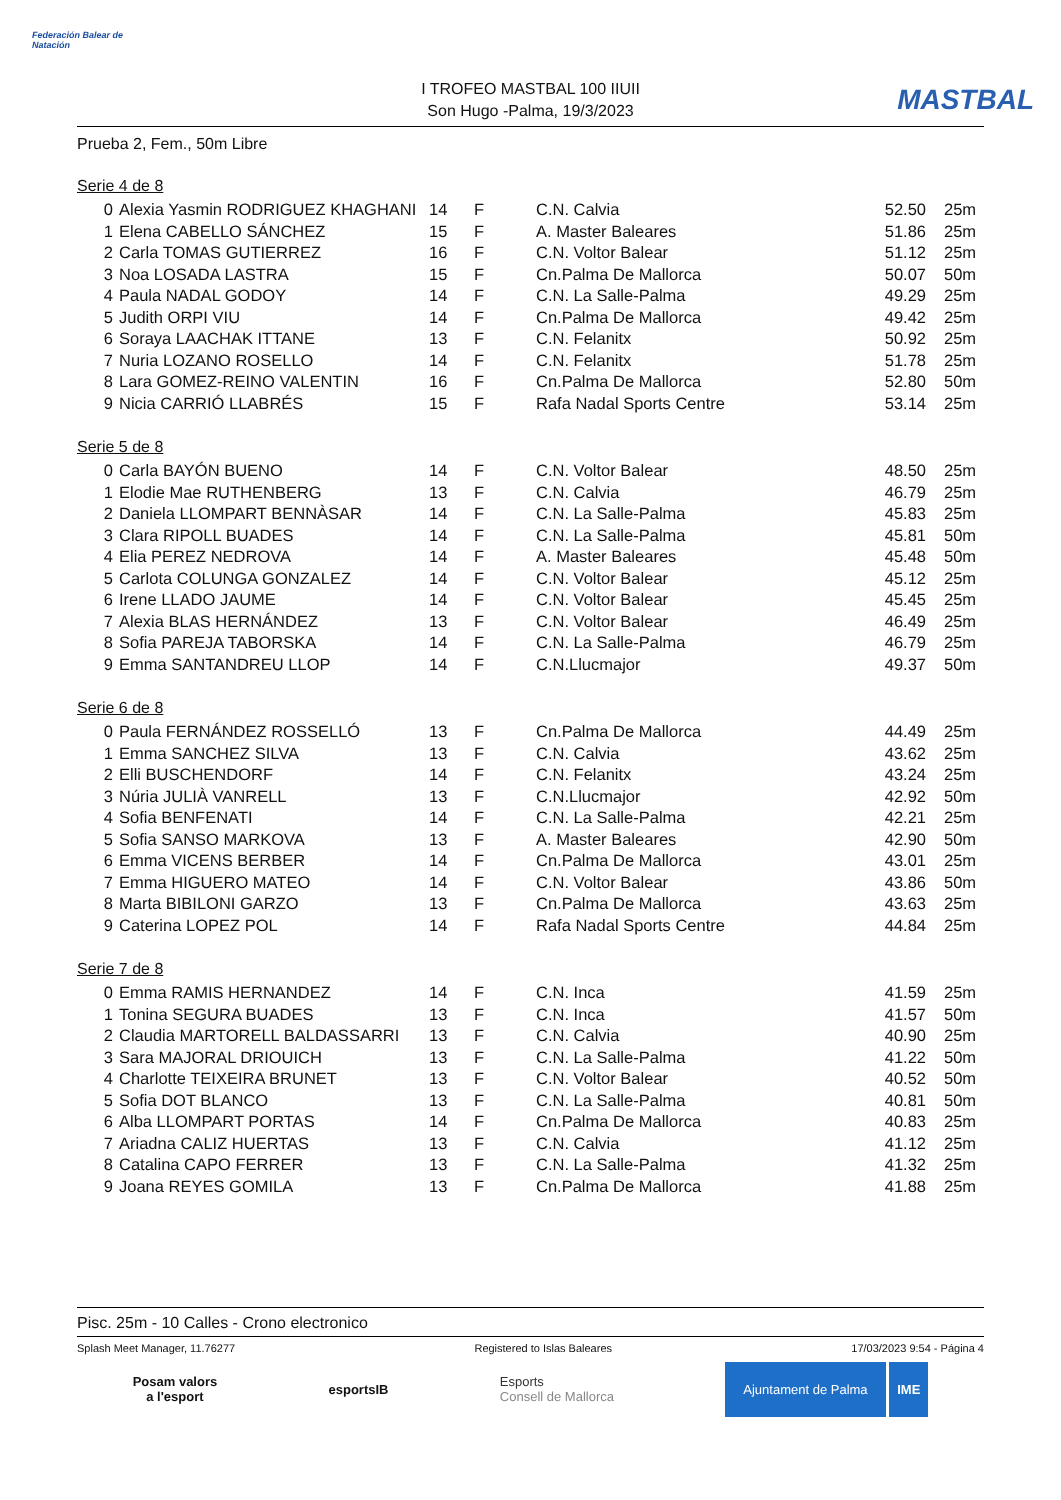Federación Balear de Natación
I TROFEO MASTBAL 100 IIUII
Son Hugo -Palma, 19/3/2023
MASTBAL
Prueba 2, Fem., 50m Libre
Serie 4 de 8
| 0 | Alexia Yasmin RODRIGUEZ KHAGHANI | 14 | F | C.N. Calvia | | 52.50 | 25m |
| 1 | Elena CABELLO SÁNCHEZ | 15 | F | A. Master Baleares | | 51.86 | 25m |
| 2 | Carla TOMAS GUTIERREZ | 16 | F | C.N. Voltor Balear | | 51.12 | 25m |
| 3 | Noa LOSADA LASTRA | 15 | F | Cn.Palma De Mallorca | | 50.07 | 50m |
| 4 | Paula NADAL GODOY | 14 | F | C.N. La Salle-Palma | | 49.29 | 25m |
| 5 | Judith ORPI VIU | 14 | F | Cn.Palma De Mallorca | | 49.42 | 25m |
| 6 | Soraya LAACHAK ITTANE | 13 | F | C.N. Felanitx | | 50.92 | 25m |
| 7 | Nuria LOZANO ROSELLO | 14 | F | C.N. Felanitx | | 51.78 | 25m |
| 8 | Lara GOMEZ-REINO VALENTIN | 16 | F | Cn.Palma De Mallorca | | 52.80 | 50m |
| 9 | Nicia CARRIÓ LLABRÉS | 15 | F | Rafa Nadal Sports Centre | | 53.14 | 25m |
Serie 5 de 8
| 0 | Carla BAYÓN BUENO | 14 | F | C.N. Voltor Balear | | 48.50 | 25m |
| 1 | Elodie Mae RUTHENBERG | 13 | F | C.N. Calvia | | 46.79 | 25m |
| 2 | Daniela LLOMPART BENNÀSAR | 14 | F | C.N. La Salle-Palma | | 45.83 | 25m |
| 3 | Clara RIPOLL BUADES | 14 | F | C.N. La Salle-Palma | | 45.81 | 50m |
| 4 | Elia PEREZ NEDROVA | 14 | F | A. Master Baleares | | 45.48 | 50m |
| 5 | Carlota COLUNGA GONZALEZ | 14 | F | C.N. Voltor Balear | | 45.12 | 25m |
| 6 | Irene LLADO JAUME | 14 | F | C.N. Voltor Balear | | 45.45 | 25m |
| 7 | Alexia BLAS HERNÁNDEZ | 13 | F | C.N. Voltor Balear | | 46.49 | 25m |
| 8 | Sofia PAREJA TABORSKA | 14 | F | C.N. La Salle-Palma | | 46.79 | 25m |
| 9 | Emma SANTANDREU LLOP | 14 | F | C.N.Llucmajor | | 49.37 | 50m |
Serie 6 de 8
| 0 | Paula FERNÁNDEZ ROSSELLÓ | 13 | F | Cn.Palma De Mallorca | | 44.49 | 25m |
| 1 | Emma SANCHEZ SILVA | 13 | F | C.N. Calvia | | 43.62 | 25m |
| 2 | Elli BUSCHENDORF | 14 | F | C.N. Felanitx | | 43.24 | 25m |
| 3 | Núria JULIÀ VANRELL | 13 | F | C.N.Llucmajor | | 42.92 | 50m |
| 4 | Sofia BENFENATI | 14 | F | C.N. La Salle-Palma | | 42.21 | 25m |
| 5 | Sofia SANSO MARKOVA | 13 | F | A. Master Baleares | | 42.90 | 50m |
| 6 | Emma VICENS BERBER | 14 | F | Cn.Palma De Mallorca | | 43.01 | 25m |
| 7 | Emma HIGUERO MATEO | 14 | F | C.N. Voltor Balear | | 43.86 | 50m |
| 8 | Marta BIBILONI GARZO | 13 | F | Cn.Palma De Mallorca | | 43.63 | 25m |
| 9 | Caterina LOPEZ POL | 14 | F | Rafa Nadal Sports Centre | | 44.84 | 25m |
Serie 7 de 8
| 0 | Emma RAMIS HERNANDEZ | 14 | F | C.N. Inca | | 41.59 | 25m |
| 1 | Tonina SEGURA BUADES | 13 | F | C.N. Inca | | 41.57 | 50m |
| 2 | Claudia MARTORELL BALDASSARRI | 13 | F | C.N. Calvia | | 40.90 | 25m |
| 3 | Sara MAJORAL DRIOUICH | 13 | F | C.N. La Salle-Palma | | 41.22 | 50m |
| 4 | Charlotte TEIXEIRA BRUNET | 13 | F | C.N. Voltor Balear | | 40.52 | 50m |
| 5 | Sofia DOT BLANCO | 13 | F | C.N. La Salle-Palma | | 40.81 | 50m |
| 6 | Alba LLOMPART PORTAS | 14 | F | Cn.Palma De Mallorca | | 40.83 | 25m |
| 7 | Ariadna CALIZ HUERTAS | 13 | F | C.N. Calvia | | 41.12 | 25m |
| 8 | Catalina CAPO FERRER | 13 | F | C.N. La Salle-Palma | | 41.32 | 25m |
| 9 | Joana REYES GOMILA | 13 | F | Cn.Palma De Mallorca | | 41.88 | 25m |
Pisc. 25m - 10 Calles - Crono electronico
Splash Meet Manager, 11.76277 Registered to Islas Baleares 17/03/2023 9:54 - Página 4
Posam valors
a l'esport
esportsIB
Esports
Consell de Mallorca
Ajuntament de Palma IME